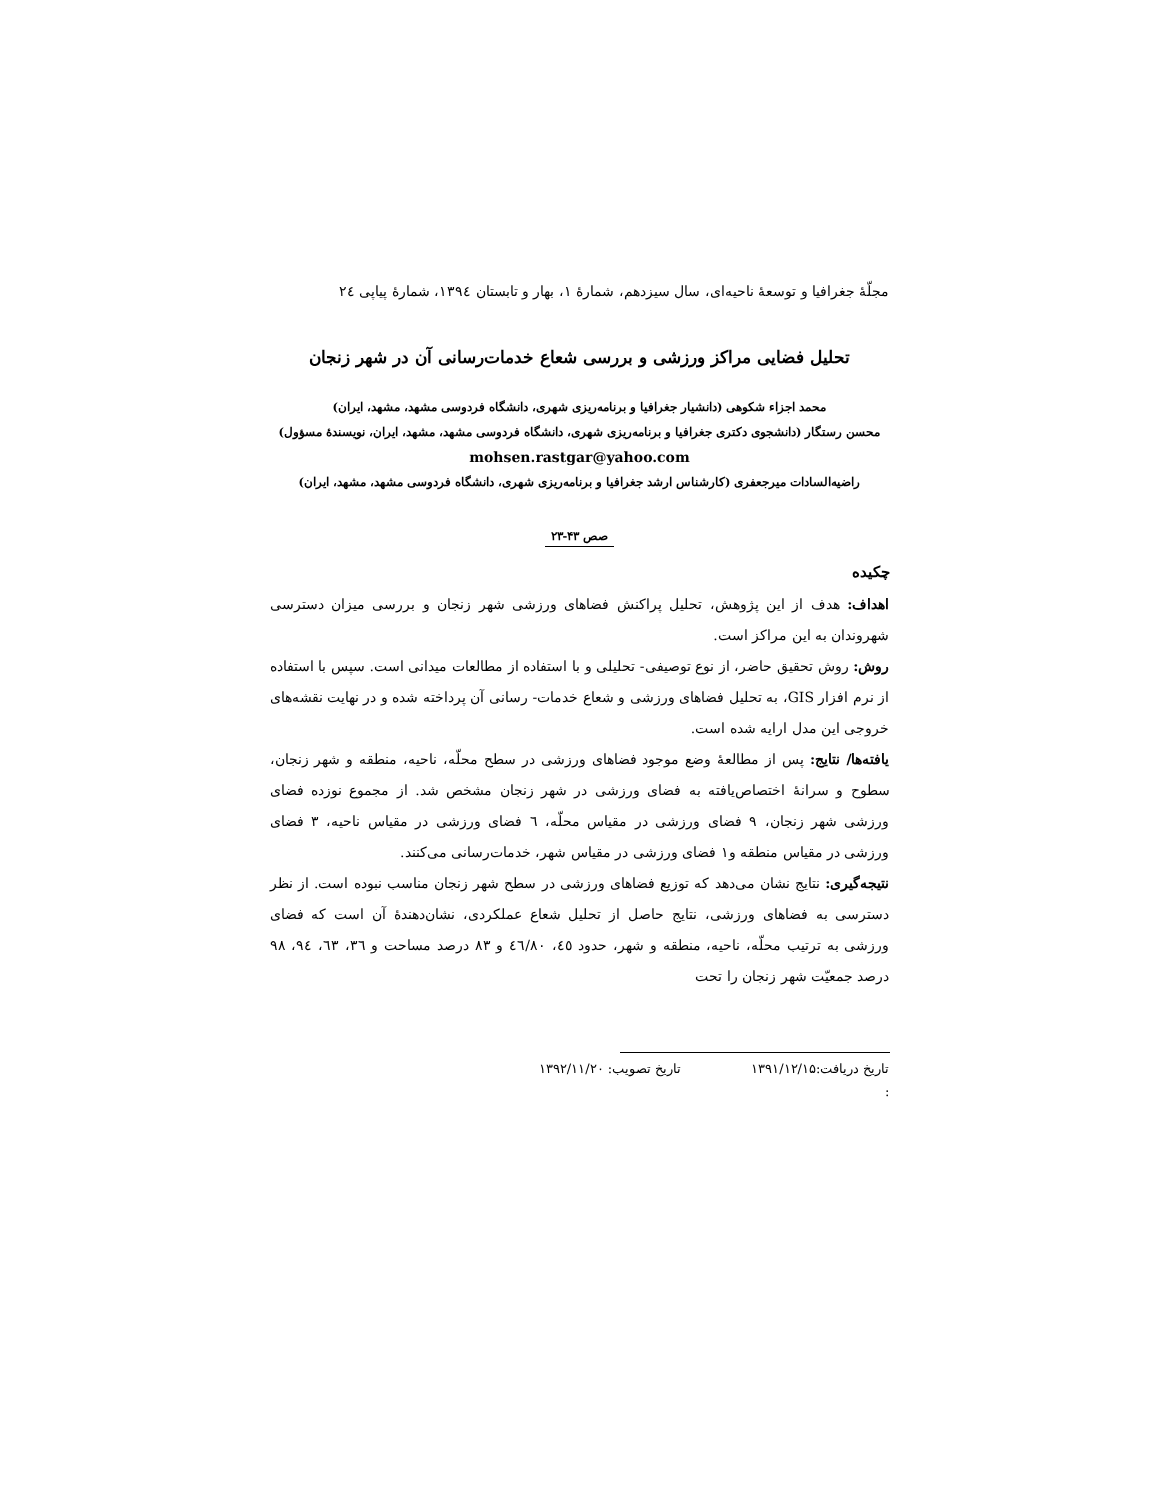مجلّهٔ جغرافیا و توسعهٔ ناحیه‌ای، سال سیزدهم، شمارهٔ ۱، بهار و تابستان ۱۳۹٤، شمارهٔ پیاپی ٢٤
تحلیل فضایی مراکز ورزشی و بررسی شعاع خدمات‌رسانی آن در شهر زنجان
محمد اجزاء شکوهی (دانشیار جغرافیا و برنامه‌ریزی شهری، دانشگاه فردوسی مشهد، مشهد، ایران)
محسن رستگار (دانشجوی دکتری جغرافیا و برنامه‌ریزی شهری، دانشگاه فردوسی مشهد، مشهد، ایران، نویسندهٔ مسؤول)
mohsen.rastgar@yahoo.com
راضیه‌السادات میرجعفری (کارشناس ارشد جغرافیا و برنامه‌ریزی شهری، دانشگاه فردوسی مشهد، مشهد، ایران)
صص ۴۳-۲۳
چکیده
اهداف: هدف از این پژوهش، تحلیل پراکنش فضاهای ورزشی شهر زنجان و بررسی میزان دسترسی شهروندان به این مراکز است.
روش: روش تحقیق حاضر، از نوع توصیفی- تحلیلی و با استفاده از مطالعات میدانی است. سپس با استفاده از نرم افزار GIS، به تحلیل فضاهای ورزشی و شعاع خدمات- رسانی آن پرداخته شده و در نهایت نقشه‌های خروجی این مدل ارایه شده است.
یافته‌ها/ نتایج: پس از مطالعهٔ وضع موجود فضاهای ورزشی در سطح محلّه، ناحیه، منطقه و شهر زنجان، سطوح و سرانهٔ اختصاص‌یافته به فضای ورزشی در شهر زنجان مشخص شد. از مجموع نوزده فضای ورزشی شهر زنجان، ۹ فضای ورزشی در مقیاس محلّه، ٦ فضای ورزشی در مقیاس ناحیه، ۳ فضای ورزشی در مقیاس منطقه و۱ فضای ورزشی در مقیاس شهر، خدمات‌رسانی می‌کنند.
نتیجه‌گیری: نتایج نشان می‌دهد که توزیع فضاهای ورزشی در سطح شهر زنجان مناسب نبوده است. از نظر دسترسی به فضاهای ورزشی، نتایج حاصل از تحلیل شعاع عملکردی، نشان‌دهندهٔ آن است که فضای ورزشی به ترتیب محلّه، ناحیه، منطقه و شهر، حدود ٤٥، ٤٦/۸۰ و ۸۳ درصد مساحت و ۳٦، ٦۳، ۹٤، ۹۸ درصد جمعیّت شهر زنجان را تحت
تاریخ دریافت:۱۳۹۱/۱۲/۱۵ تاریخ تصویب: ۱۳۹۲/۱۱/۲۰
: